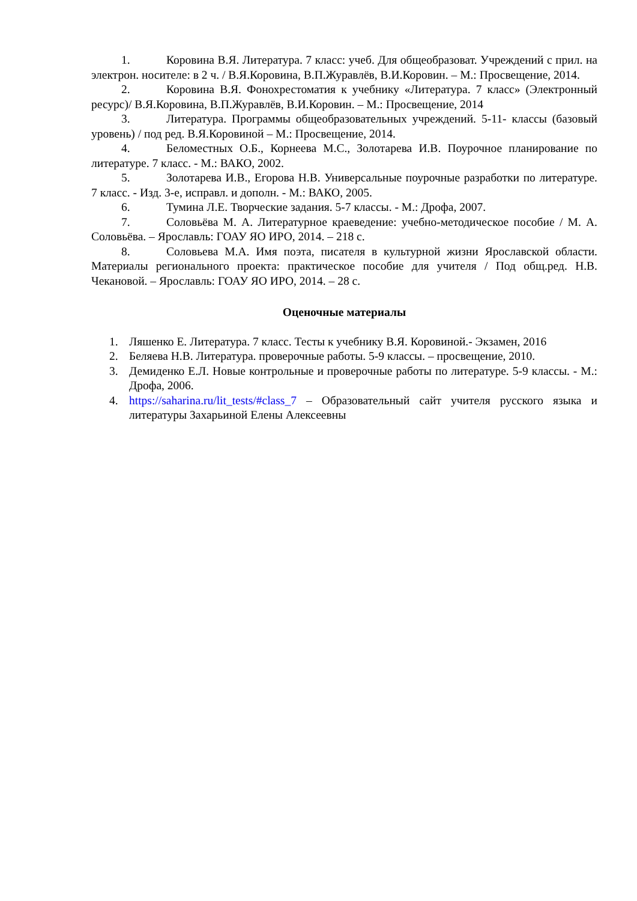1. Коровина В.Я. Литература. 7 класс: учеб. Для общеобразоват. Учреждений с прил. на электрон. носителе: в 2 ч. / В.Я.Коровина, В.П.Журавлёв, В.И.Коровин. – М.: Просвещение, 2014.
2. Коровина В.Я. Фонохрестоматия к учебнику «Литература. 7 класс» (Электронный ресурс)/ В.Я.Коровина, В.П.Журавлёв, В.И.Коровин. – М.: Просвещение, 2014
3. Литература. Программы общеобразовательных учреждений. 5-11- классы (базовый уровень) / под ред. В.Я.Коровиной – М.: Просвещение, 2014.
4. Беломестных О.Б., Корнеева М.С., Золотарева И.В. Поурочное планирование по литературе. 7 класс. - М.: ВАКО, 2002.
5. Золотарева И.В., Егорова Н.В. Универсальные поурочные разработки по литературе. 7 класс. - Изд. 3-е, исправл. и дополн. - М.: ВАКО, 2005.
6. Тумина Л.Е. Творческие задания. 5-7 классы. - М.: Дрофа, 2007.
7. Соловьёва М. А. Литературное краеведение: учебно-методическое пособие / М. А. Соловьёва. – Ярославль: ГОАУ ЯО ИРО, 2014. – 218 с.
8. Соловьева М.А. Имя поэта, писателя в культурной жизни Ярославской области. Материалы регионального проекта: практическое пособие для учителя / Под общ.ред. Н.В. Чекановой. – Ярославль: ГОАУ ЯО ИРО, 2014. – 28 с.
Оценочные материалы
1. Ляшенко Е. Литература. 7 класс. Тесты к учебнику В.Я. Коровиной.- Экзамен, 2016
2. Беляева Н.В. Литература. проверочные работы. 5-9 классы. – просвещение, 2010.
3. Демиденко Е.Л. Новые контрольные и проверочные работы по литературе. 5-9 классы. - М.: Дрофа, 2006.
4. https://saharina.ru/lit_tests/#class_7 – Образовательный сайт учителя русского языка и литературы Захарьиной Елены Алексеевны